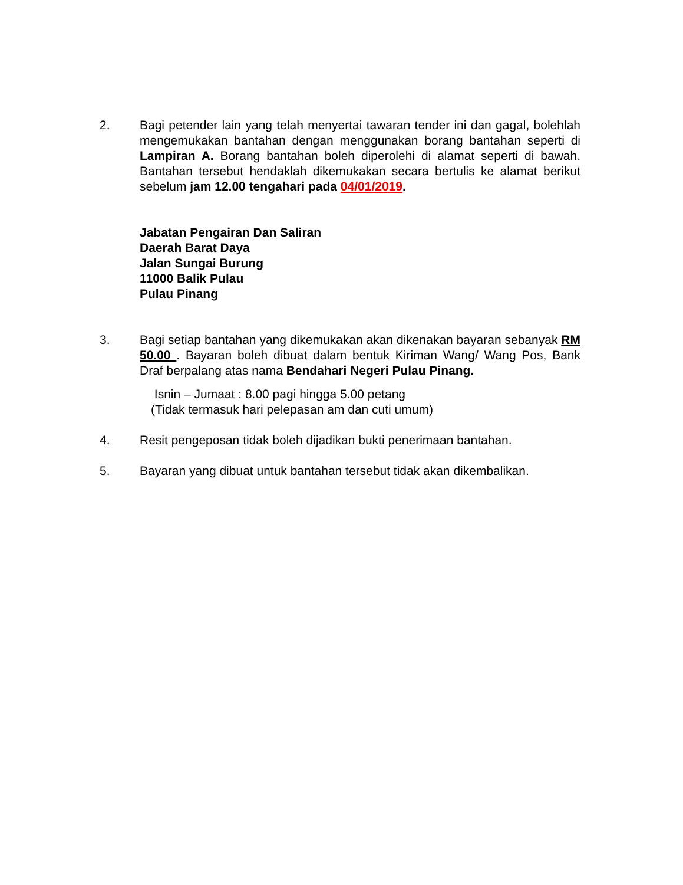2. Bagi petender lain yang telah menyertai tawaran tender ini dan gagal, bolehlah mengemukakan bantahan dengan menggunakan borang bantahan seperti di Lampiran A. Borang bantahan boleh diperolehi di alamat seperti di bawah. Bantahan tersebut hendaklah dikemukakan secara bertulis ke alamat berikut sebelum jam 12.00 tengahari pada 04/01/2019.
Jabatan Pengairan Dan Saliran
Daerah Barat Daya
Jalan Sungai Burung
11000 Balik Pulau
Pulau Pinang
3. Bagi setiap bantahan yang dikemukakan akan dikenakan bayaran sebanyak RM 50.00 . Bayaran boleh dibuat dalam bentuk Kiriman Wang/ Wang Pos, Bank Draf berpalang atas nama Bendahari Negeri Pulau Pinang.
Isnin – Jumaat : 8.00 pagi hingga 5.00 petang
(Tidak termasuk hari pelepasan am dan cuti umum)
4. Resit pengeposan tidak boleh dijadikan bukti penerimaan bantahan.
5. Bayaran yang dibuat untuk bantahan tersebut tidak akan dikembalikan.